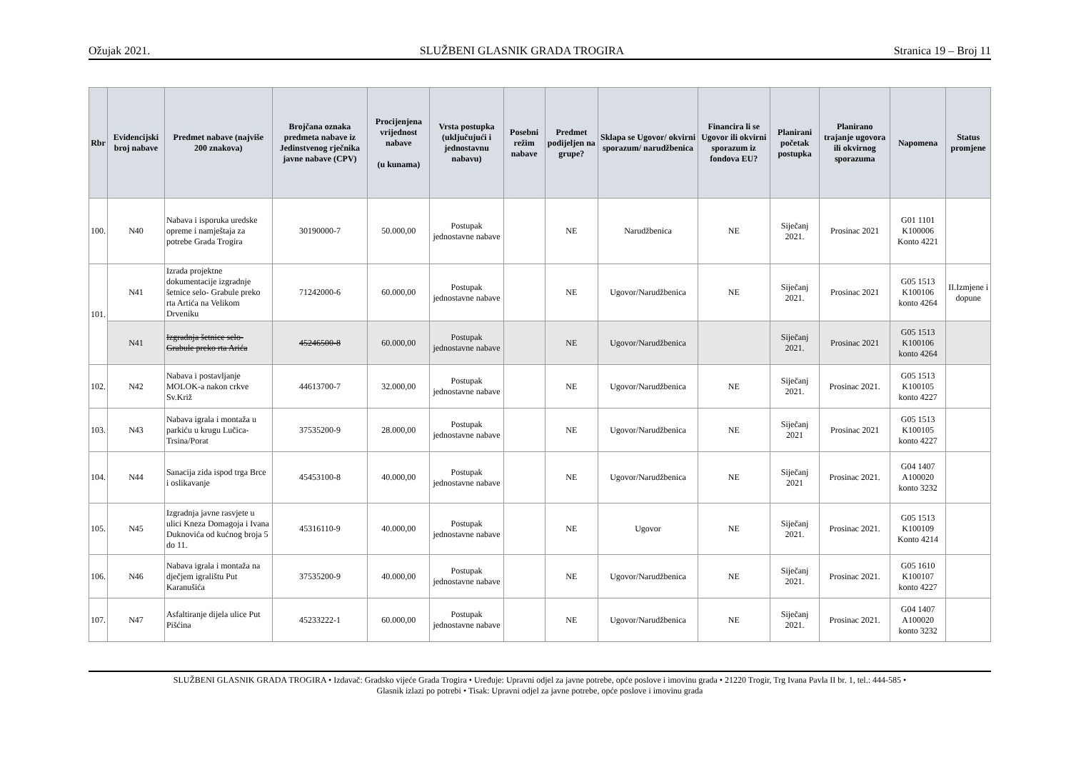Ožujak 2021. SLUŽBENI GLASNIK GRADA TROGIRA Stranica 19 – Broj 11
| Rbr | Evidencijski broj nabave | Predmet nabave (najviše 200 znakova) | Brojčana oznaka predmeta nabave iz Jedinstvenog rječnika javne nabave (CPV) | Procijenjena vrijednost nabave (u kunama) | Vrsta postupka (uključujući i jednostavnu nabavu) | Posebni režim nabave | Predmet podijeljen na grupe? | Sklapa se Ugovor/ okvirni sporazum/ narudžbenica | Financira li se Ugovor ili okvirni sporazum iz fondova EU? | Planirani početak postupka | Planirano trajanje ugovora ili okvirnog sporazuma | Napomena | Status promjene |
| --- | --- | --- | --- | --- | --- | --- | --- | --- | --- | --- | --- | --- | --- |
| 100. | N40 | Nabava i isporuka uredske opreme i namještaja za potrebe Grada Trogira | 30190000-7 | 50.000,00 | Postupak jednostavne nabave | | NE | Narudžbenica | NE | Siječanj 2021. | Prosinac 2021 | G01 1101 K100006 Konto 4221 | |
| 101. | N41 | Izrada projektne dokumentacije izgradnje šetnice selo- Grabule preko rta Artića na Velikom Drveniku | 71242000-6 | 60.000,00 | Postupak jednostavne nabave | | NE | Ugovor/Narudžbenica | NE | Siječanj 2021. | Prosinac 2021 | G05 1513 K100106 konto 4264 | II.Izmjene i dopune |
| | N41 | Izgradnja šetnice selo-Grabule preko rta Arića | 45246500-8 | 60.000,00 | Postupak jednostavne nabave | | NE | Ugovor/Narudžbenica | | Siječanj 2021. | Prosinac 2021 | G05 1513 K100106 konto 4264 | |
| 102. | N42 | Nabava i postavljanje MOLOK-a nakon crkve Sv.Križ | 44613700-7 | 32.000,00 | Postupak jednostavne nabave | | NE | Ugovor/Narudžbenica | NE | Siječanj 2021. | Prosinac 2021. | G05 1513 K100105 konto 4227 | |
| 103. | N43 | Nabava igrala i montaža u parkiću u krugu Lučica-Trsina/Porat | 37535200-9 | 28.000,00 | Postupak jednostavne nabave | | NE | Ugovor/Narudžbenica | NE | Siječanj 2021 | Prosinac 2021 | G05 1513 K100105 konto 4227 | |
| 104. | N44 | Sanacija zida ispod trga Brce i oslikavanje | 45453100-8 | 40.000,00 | Postupak jednostavne nabave | | NE | Ugovor/Narudžbenica | NE | Siječanj 2021 | Prosinac 2021. | G04 1407 A100020 konto 3232 | |
| 105. | N45 | Izgradnja javne rasvjete u ulici Kneza Domagoja i Ivana Duknovića od kućnog broja 5 do 11. | 45316110-9 | 40.000,00 | Postupak jednostavne nabave | | NE | Ugovor | NE | Siječanj 2021. | Prosinac 2021. | G05 1513 K100109 Konto 4214 | |
| 106. | N46 | Nabava igrala i montaža na dječjem igralištu Put Karanušića | 37535200-9 | 40.000,00 | Postupak jednostavne nabave | | NE | Ugovor/Narudžbenica | NE | Siječanj 2021. | Prosinac 2021. | G05 1610 K100107 konto 4227 | |
| 107. | N47 | Asfaltiranje dijela ulice Put Pišćina | 45233222-1 | 60.000,00 | Postupak jednostavne nabave | | NE | Ugovor/Narudžbenica | NE | Siječanj 2021. | Prosinac 2021. | G04 1407 A100020 konto 3232 | |
SLUŽBENI GLASNIK GRADA TROGIRA • Izdavač: Gradsko vijeće Grada Trogira • Uređuje: Upravni odjel za javne potrebe, opće poslove i imovinu grada • 21220 Trogir, Trg Ivana Pavla II br. 1, tel.: 444-585 •
Glasnik izlazi po potrebi • Tisak: Upravni odjel za javne potrebe, opće poslove i imovinu grada